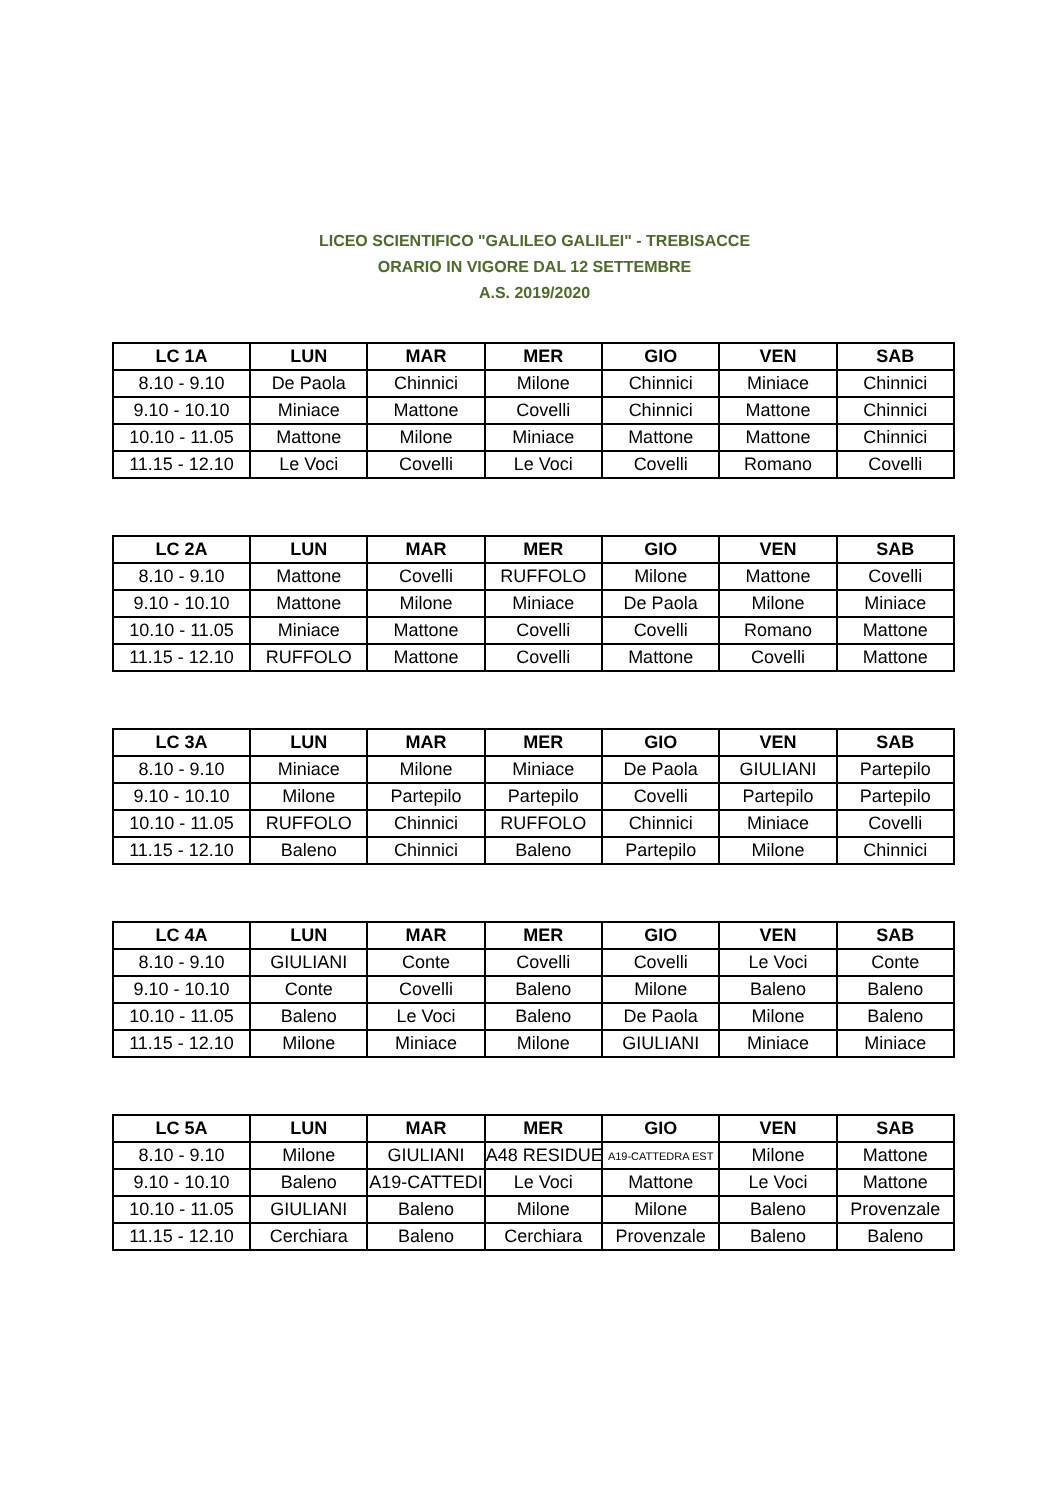LICEO SCIENTIFICO "GALILEO GALILEI" - TREBISACCE
ORARIO IN VIGORE DAL 12 SETTEMBRE
A.S. 2019/2020
| LC 1A | LUN | MAR | MER | GIO | VEN | SAB |
| --- | --- | --- | --- | --- | --- | --- |
| 8.10 - 9.10 | De Paola | Chinnici | Milone | Chinnici | Miniace | Chinnici |
| 9.10 - 10.10 | Miniace | Mattone | Covelli | Chinnici | Mattone | Chinnici |
| 10.10 - 11.05 | Mattone | Milone | Miniace | Mattone | Mattone | Chinnici |
| 11.15 - 12.10 | Le Voci | Covelli | Le Voci | Covelli | Romano | Covelli |
| LC 2A | LUN | MAR | MER | GIO | VEN | SAB |
| --- | --- | --- | --- | --- | --- | --- |
| 8.10 - 9.10 | Mattone | Covelli | RUFFOLO | Milone | Mattone | Covelli |
| 9.10 - 10.10 | Mattone | Milone | Miniace | De Paola | Milone | Miniace |
| 10.10 - 11.05 | Miniace | Mattone | Covelli | Covelli | Romano | Mattone |
| 11.15 - 12.10 | RUFFOLO | Mattone | Covelli | Mattone | Covelli | Mattone |
| LC 3A | LUN | MAR | MER | GIO | VEN | SAB |
| --- | --- | --- | --- | --- | --- | --- |
| 8.10 - 9.10 | Miniace | Milone | Miniace | De Paola | GIULIANI | Partepilo |
| 9.10 - 10.10 | Milone | Partepilo | Partepilo | Covelli | Partepilo | Partepilo |
| 10.10 - 11.05 | RUFFOLO | Chinnici | RUFFOLO | Chinnici | Miniace | Covelli |
| 11.15 - 12.10 | Baleno | Chinnici | Baleno | Partepilo | Milone | Chinnici |
| LC 4A | LUN | MAR | MER | GIO | VEN | SAB |
| --- | --- | --- | --- | --- | --- | --- |
| 8.10 - 9.10 | GIULIANI | Conte | Covelli | Covelli | Le Voci | Conte |
| 9.10 - 10.10 | Conte | Covelli | Baleno | Milone | Baleno | Baleno |
| 10.10 - 11.05 | Baleno | Le Voci | Baleno | De Paola | Milone | Baleno |
| 11.15 - 12.10 | Milone | Miniace | Milone | GIULIANI | Miniace | Miniace |
| LC 5A | LUN | MAR | MER | GIO | VEN | SAB |
| --- | --- | --- | --- | --- | --- | --- |
| 8.10 - 9.10 | Milone | GIULIANI | A48 RESIDUE | A19-CATTEDRA EST | Milone | Mattone |
| 9.10 - 10.10 | Baleno | A19-CATTEDI | Le Voci | Mattone | Le Voci | Mattone |
| 10.10 - 11.05 | GIULIANI | Baleno | Milone | Milone | Baleno | Provenzale |
| 11.15 - 12.10 | Cerchiara | Baleno | Cerchiara | Provenzale | Baleno | Baleno |